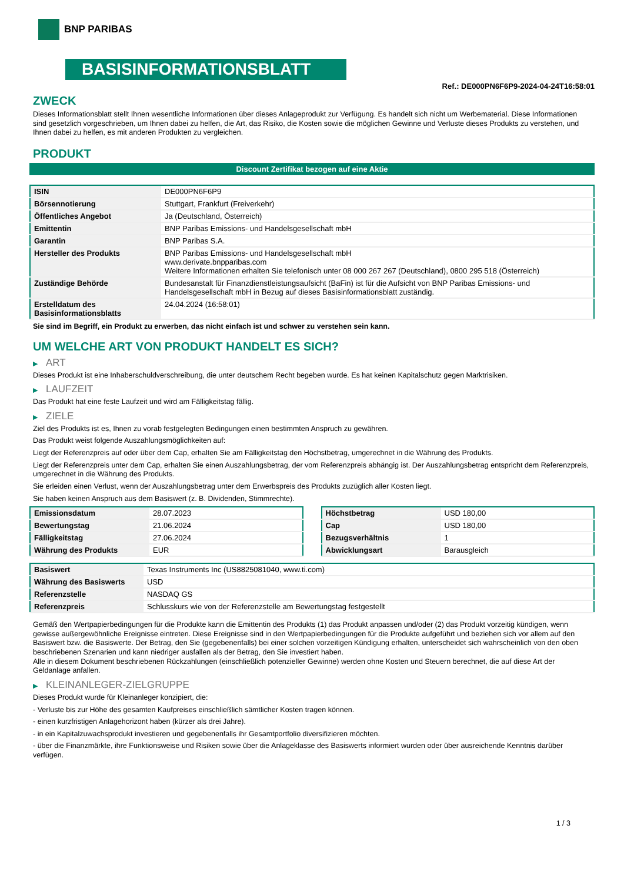BNP PARIBAS
BASISINFORMATIONSBLATT
Ref.: DE000PN6F6P9-2024-04-24T16:58:01
ZWECK
Dieses Informationsblatt stellt Ihnen wesentliche Informationen über dieses Anlageprodukt zur Verfügung. Es handelt sich nicht um Werbematerial. Diese Informationen sind gesetzlich vorgeschrieben, um Ihnen dabei zu helfen, die Art, das Risiko, die Kosten sowie die möglichen Gewinne und Verluste dieses Produkts zu verstehen, und Ihnen dabei zu helfen, es mit anderen Produkten zu vergleichen.
PRODUKT
Discount Zertifikat bezogen auf eine Aktie
| ISIN | DE000PN6F6P9 |
| Börsennotierung | Stuttgart, Frankfurt (Freiverkehr) |
| Öffentliches Angebot | Ja (Deutschland, Österreich) |
| Emittentin | BNP Paribas Emissions- und Handelsgesellschaft mbH |
| Garantin | BNP Paribas S.A. |
| Hersteller des Produkts | BNP Paribas Emissions- und Handelsgesellschaft mbH www.derivate.bnpparibas.com Weitere Informationen erhalten Sie telefonisch unter 08 000 267 267 (Deutschland), 0800 295 518 (Österreich) |
| Zuständige Behörde | Bundesanstalt für Finanzdienstleistungsaufsicht (BaFin) ist für die Aufsicht von BNP Paribas Emissions- und Handelsgesellschaft mbH in Bezug auf dieses Basisinformationsblatt zuständig. |
| Erstelldatum des Basisinformationsblatts | 24.04.2024 (16:58:01) |
Sie sind im Begriff, ein Produkt zu erwerben, das nicht einfach ist und schwer zu verstehen sein kann.
UM WELCHE ART VON PRODUKT HANDELT ES SICH?
▶ ART
Dieses Produkt ist eine Inhaberschuldverschreibung, die unter deutschem Recht begeben wurde. Es hat keinen Kapitalschutz gegen Marktrisiken.
▶ LAUFZEIT
Das Produkt hat eine feste Laufzeit und wird am Fälligkeitstag fällig.
▶ ZIELE
Ziel des Produkts ist es, Ihnen zu vorab festgelegten Bedingungen einen bestimmten Anspruch zu gewähren.
Das Produkt weist folgende Auszahlungsmöglichkeiten auf:
Liegt der Referenzpreis auf oder über dem Cap, erhalten Sie am Fälligkeitstag den Höchstbetrag, umgerechnet in die Währung des Produkts.
Liegt der Referenzpreis unter dem Cap, erhalten Sie einen Auszahlungsbetrag, der vom Referenzpreis abhängig ist. Der Auszahlungsbetrag entspricht dem Referenzpreis, umgerechnet in die Währung des Produkts.
Sie erleiden einen Verlust, wenn der Auszahlungsbetrag unter dem Erwerbspreis des Produkts zuzüglich aller Kosten liegt.
Sie haben keinen Anspruch aus dem Basiswert (z. B. Dividenden, Stimmrechte).
| Emissionsdatum | 28.07.2023 |
| Bewertungstag | 21.06.2024 |
| Fälligkeitstag | 27.06.2024 |
| Währung des Produkts | EUR |
| Höchstbetrag | USD 180,00 |
| Cap | USD 180,00 |
| Bezugsverhältnis | 1 |
| Abwicklungsart | Barausgleich |
| Basiswert | Texas Instruments Inc (US8825081040, www.ti.com) |
| Währung des Basiswerts | USD |
| Referenzstelle | NASDAQ GS |
| Referenzpreis | Schlusskurs wie von der Referenzstelle am Bewertungstag festgestellt |
Gemäß den Wertpapierbedingungen für die Produkte kann die Emittentin des Produkts (1) das Produkt anpassen und/oder (2) das Produkt vorzeitig kündigen, wenn gewisse außergewöhnliche Ereignisse eintreten. Diese Ereignisse sind in den Wertpapierbedingungen für die Produkte aufgeführt und beziehen sich vor allem auf den Basiswert bzw. die Basiswerte. Der Betrag, den Sie (gegebenenfalls) bei einer solchen vorzeitigen Kündigung erhalten, unterscheidet sich wahrscheinlich von den oben beschriebenen Szenarien und kann niedriger ausfallen als der Betrag, den Sie investiert haben.
Alle in diesem Dokument beschriebenen Rückzahlungen (einschließlich potenzieller Gewinne) werden ohne Kosten und Steuern berechnet, die auf diese Art der Geldanlage anfallen.
▶ KLEINANLEGER-ZIELGRUPPE
Dieses Produkt wurde für Kleinanleger konzipiert, die:
- Verluste bis zur Höhe des gesamten Kaufpreises einschließlich sämtlicher Kosten tragen können.
- einen kurzfristigen Anlagehorizont haben (kürzer als drei Jahre).
- in ein Kapitalzuwachsprodukt investieren und gegebenenfalls ihr Gesamtportfolio diversifizieren möchten.
- über die Finanzmärkte, ihre Funktionsweise und Risiken sowie über die Anlageklasse des Basiswerts informiert wurden oder über ausreichende Kenntnis darüber verfügen.
1 / 3